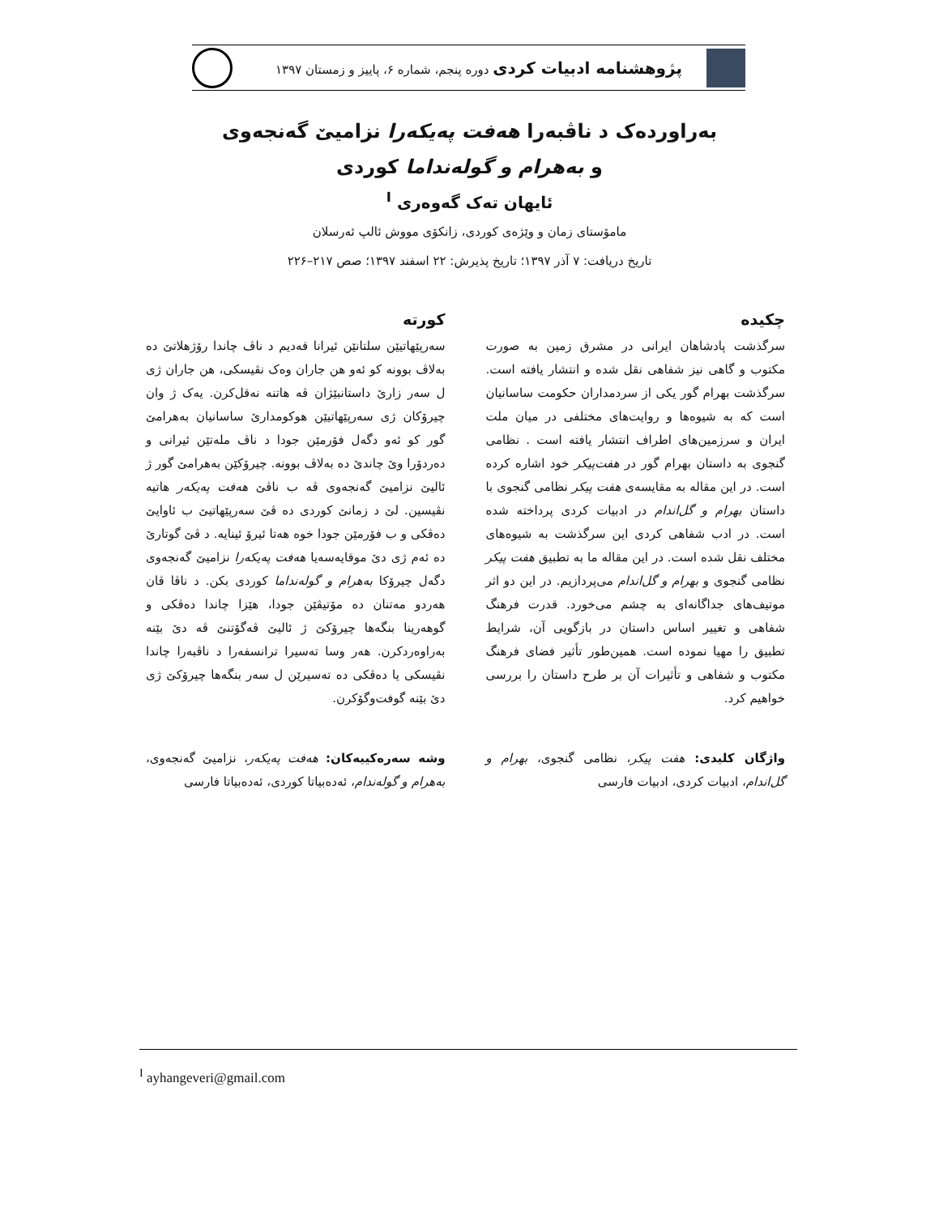پژوهشنامه ادبیات کردی دوره پنجم، شماره ۶، پاییز و زمستان ۱۳۹۷
بەراوردەک د ناڤبەرا هەفت پەیکەرا نزامیێ گەنجەوی
و بەهرام و گولەنداما کوردی
ئایهان تەک گەوەری <sup>I</sup>
مامۆستای زمان و وێژەی کوردی، زانکۆی مووش ئالپ ئەرسلان
تاریخ دریافت: ۷ آذر ۱۳۹۷؛ تاریخ پذیرش: ۲۲ اسفند ۱۳۹۷؛ صص ۲۱۷–۲۲۶
چکیده
سرگذشت پادشاهان ایرانی در مشرق زمین به صورت مکتوب و گاهی نیز شفاهی نقل شده و انتشار یافته است. سرگذشت بهرام گور یکی از سردمداران حکومت ساسانیان است که به شیوه‌ها و روایت‌های مختلفی در میان ملت ایران و سرزمین‌های اطراف انتشار یافته است . نظامی گنجوی به داستان بهرام گور در هفت‌پیکر خود اشاره کرده است. در این مقاله به مقایسه‌ی هفت پیکر نظامی گنجوی با داستان بهرام و گل‌اندام در ادبیات کردی پرداخته شده است. در ادب شفاهی کردی این سرگذشت به شیوه‌های مختلف نقل شده است. در این مقاله ما به تطبیق هفت پیکر نظامی گنجوی و بهرام و گل‌اندام می‌پردازیم. در این دو اثر موتیف‌های جداگانه‌ای به چشم می‌خورد. قدرت فرهنگ شفاهی و تغییر اساس داستان در بازگویی آن، شرایط تطبیق را مهیا نموده است. همین‌طور تأثیر فضای فرهنگ مکتوب و شفاهی و تأثیرات آن بر طرح داستان را بررسی خواهیم کرد.
واژگان کلیدی: هفت پیکر، نظامی گنجوی، بهرام و گل‌اندام، ادبیات کردی، ادبیات فارسی
کورتە
سەرپێهاتیێن سلتانێن ئیرانا قەدیم د ناڤ چاندا رۆژهلاتێ دە بەلاڤ بوونە کو ئەو هن جاران وەک نڤیسکی، هن جاران ژی ل سەر زارێ داستانبێژان ڤە هاتنە نەقل‌کرن. یەک ژ وان چیرۆکان ژی سەرپێهاتیێن هوکومدارێ ساسانیان بەهرامێ گور کو ئەو دگەل فۆرمێن جودا د ناڤ ملەتێن ئیرانی و دەردۆرا وێ چاندێ دە بەلاڤ بوونە. چیرۆکێن بەهرامێ گور ژ ئالیێ نزامیێ گەنجەوی ڤە ب ناڤێ هەفت پەیکەر هاتیە نڤیسین. لێ د زمانێ کوردی دە ڤێ سەرپێهاتیێ ب ئاوایێ دەڤکی و ب فۆرمێن جودا خوە هەتا ئیرۆ ئینایە. د ڤێ گوتارێ دە ئەم ژی دێ موقایەسەیا هەفت پەیکەرا نزامیێ گەنجەوی دگەل چیرۆکا بەهرام و گولەنداما کوردی بکن. د ناڤا ڤان هەردو مەتنان دە مۆتیڤێن جودا، هێزا چاندا دەڤکی و گوهەرینا بنگەها چیرۆکێ ژ ئالیێ ڤەگۆتنێ ڤە دێ بێنە بەراوەردکرن. هەر وسا تەسیرا ترانسفەرا د ناڤبەرا چاندا نڤیسکی یا دەڤکی دە تەسیرێن ل سەر بنگەها چیرۆکێ ژی دێ بێنە گوفت‌وگۆکرن.
وشە سەرەکییەکان: هەفت پەیکەر، نزامیێ گەنجەوی، بەهرام و گولەندام، ئەدەبیاتا کوردی، ئەدەبیاتا فارسی
<sup>I</sup> ayhangeveri@gmail.com